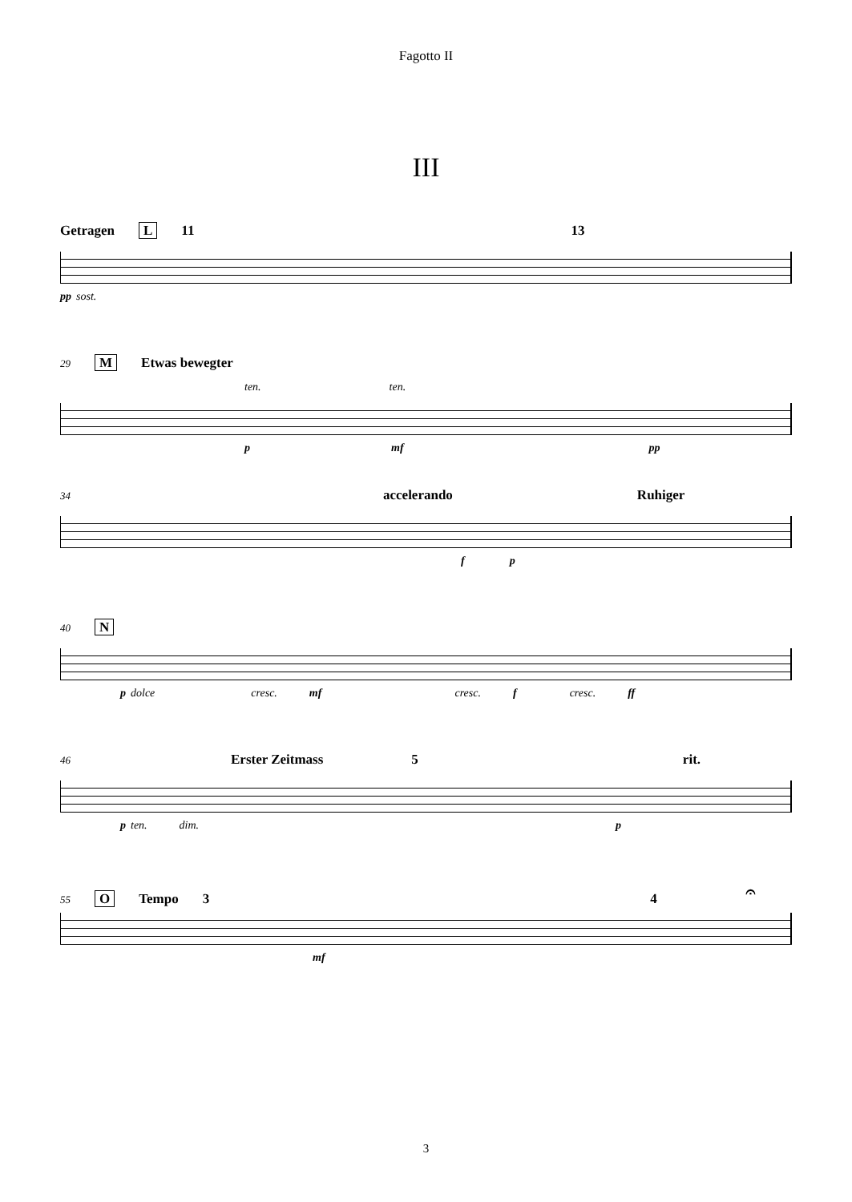Fagotto II
III
Getragen L 11 13
pp sost.
29 M Etwas bewegter
ten. ten.
p mf pp
34 accelerando Ruhiger
f p
40 N
p dolce cresc. mf cresc. f cresc. ff
46 Erster Zeitmass 5 rit.
p ten. dim. p
55 O Tempo 3 4 𝄐
mf
3